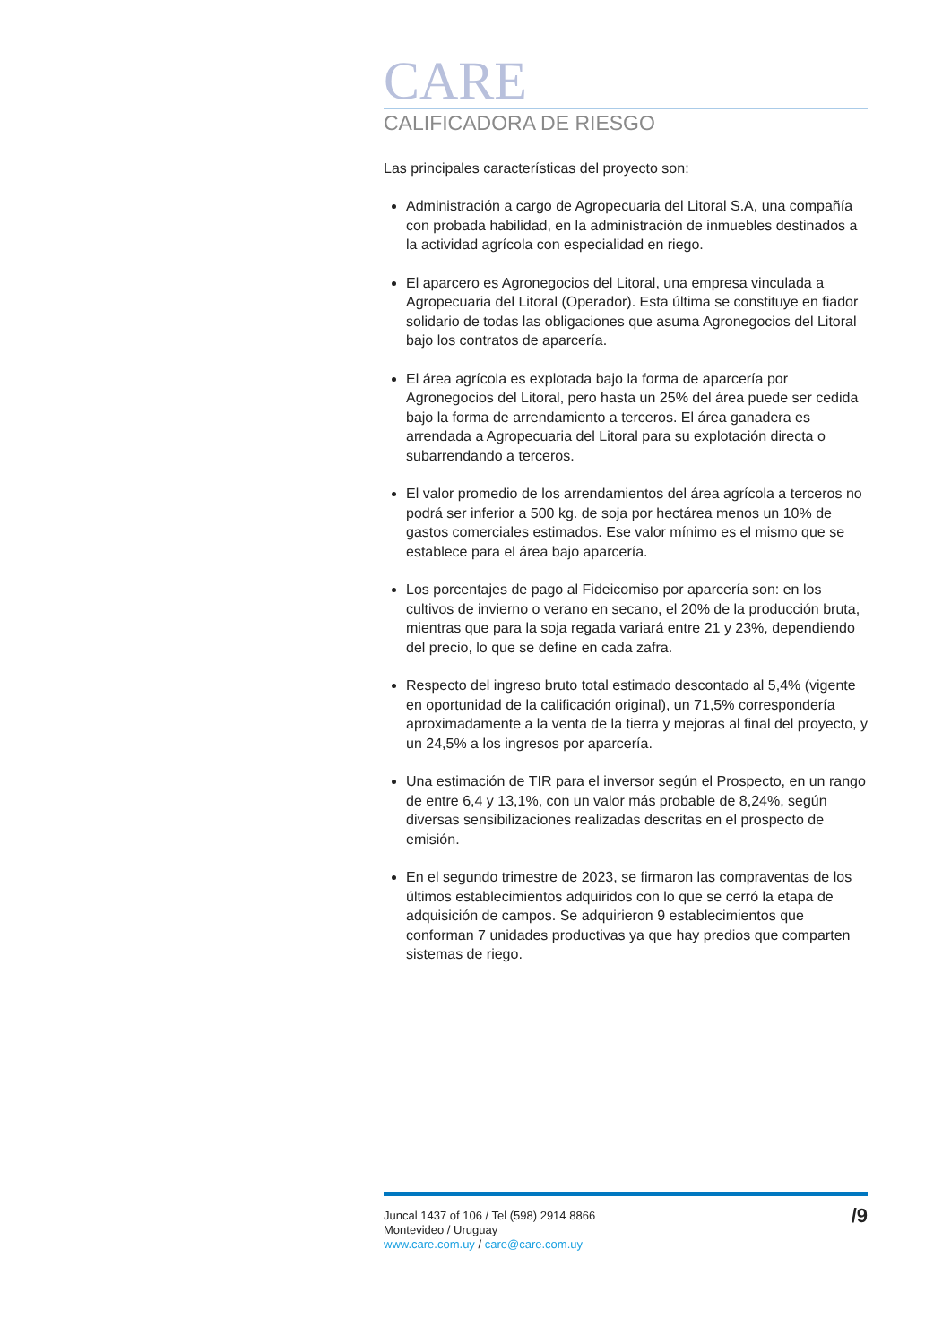CARE
CALIFICADORA DE RIESGO
Las principales características del proyecto son:
Administración a cargo de Agropecuaria del Litoral S.A, una compañía con probada habilidad, en la administración de inmuebles destinados a la actividad agrícola con especialidad en riego.
El aparcero es Agronegocios del Litoral, una empresa vinculada a Agropecuaria del Litoral (Operador). Esta última se constituye en fiador solidario de todas las obligaciones que asuma Agronegocios del Litoral bajo los contratos de aparcería.
El área agrícola es explotada bajo la forma de aparcería por Agronegocios del Litoral, pero hasta un 25% del área puede ser cedida bajo la forma de arrendamiento a terceros. El área ganadera es arrendada a Agropecuaria del Litoral para su explotación directa o subarrendando a terceros.
El valor promedio de los arrendamientos del área agrícola a terceros no podrá ser inferior a 500 kg. de soja por hectárea menos un 10% de gastos comerciales estimados. Ese valor mínimo es el mismo que se establece para el área bajo aparcería.
Los porcentajes de pago al Fideicomiso por aparcería son: en los cultivos de invierno o verano en secano, el 20% de la producción bruta, mientras que para la soja regada variará entre 21 y 23%, dependiendo del precio, lo que se define en cada zafra.
Respecto del ingreso bruto total estimado descontado al 5,4% (vigente en oportunidad de la calificación original), un 71,5% correspondería aproximadamente a la venta de la tierra y mejoras al final del proyecto, y un 24,5% a los ingresos por aparcería.
Una estimación de TIR para el inversor según el Prospecto, en un rango de entre 6,4 y 13,1%, con un valor más probable de 8,24%, según diversas sensibilizaciones realizadas descritas en el prospecto de emisión.
En el segundo trimestre de 2023, se firmaron las compraventas de los últimos establecimientos adquiridos con lo que se cerró la etapa de adquisición de campos. Se adquirieron 9 establecimientos que conforman 7 unidades productivas ya que hay predios que comparten sistemas de riego.
Juncal 1437 of 106 / Tel (598) 2914 8866
Montevideo / Uruguay
www.care.com.uy / care@care.com.uy
/9